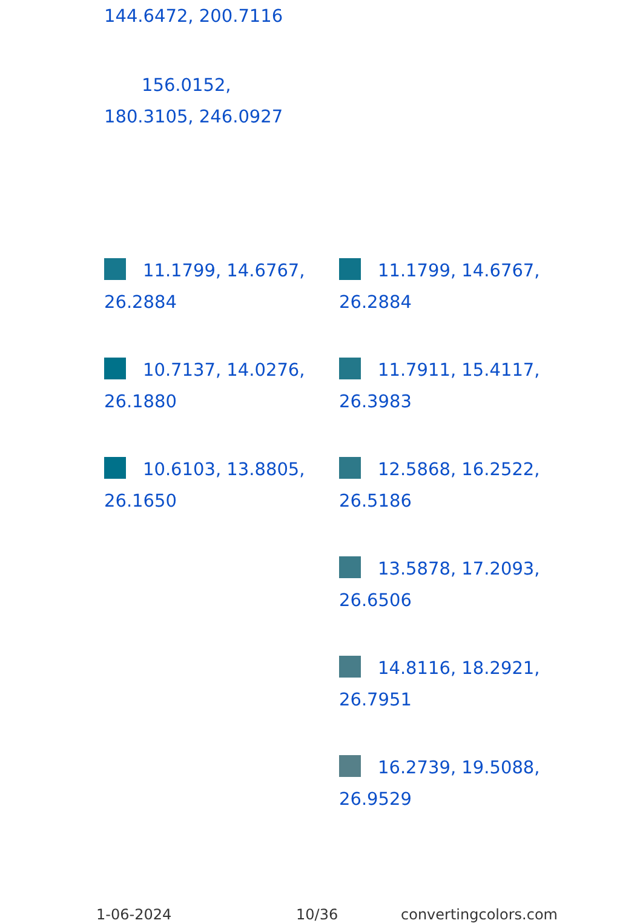144.6472, 200.7116
156.0152, 180.3105, 246.0927
11.1799, 14.6767, 26.2884
11.1799, 14.6767, 26.2884
10.7137, 14.0276, 26.1880
11.7911, 15.4117, 26.3983
10.6103, 13.8805, 26.1650
12.5868, 16.2522, 26.5186
13.5878, 17.2093, 26.6506
14.8116, 18.2921, 26.7951
16.2739, 19.5088, 26.9529
1-06-2024 10/36 convertingcolors.com